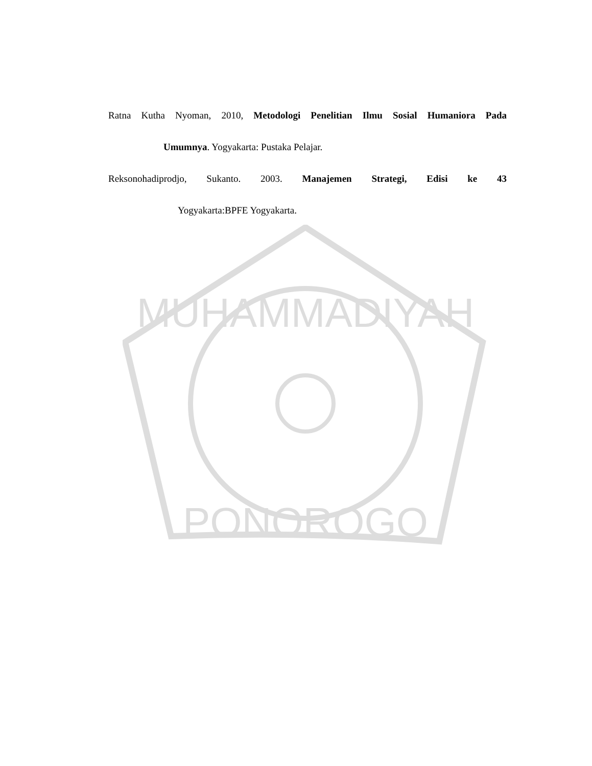MUHAMMADIYAH
PONOROGO
Ratna Kutha Nyoman, 2010, Metodologi Penelitian Ilmu Sosial Humaniora Pada
Umumnya. Yogyakarta: Pustaka Pelajar.
Reksonohadiprodjo, Sukanto. 2003. Manajemen Strategi, Edisi ke 43
Yogyakarta:BPFE Yogyakarta.